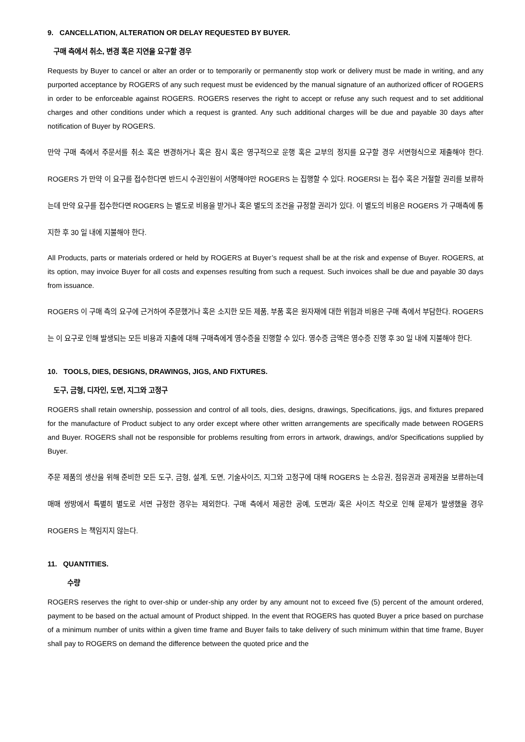9. CANCELLATION, ALTERATION OR DELAY REQUESTED BY BUYER.
구매 측에서 취소, 변경 혹은 지연을 요구할 경우
Requests by Buyer to cancel or alter an order or to temporarily or permanently stop work or delivery must be made in writing, and any purported acceptance by ROGERS of any such request must be evidenced by the manual signature of an authorized officer of ROGERS in order to be enforceable against ROGERS. ROGERS reserves the right to accept or refuse any such request and to set additional charges and other conditions under which a request is granted. Any such additional charges will be due and payable 30 days after notification of Buyer by ROGERS.
만약 구매 측에서 주문서를 취소 혹은 변경하거나 혹은 잠시 혹은 영구적으로 운행 혹은 교부의 정지를 요구할 경우 서면형식으로 제출해야 한다. ROGERS 가 만약 이 요구를 접수한다면 반드시 수권인원이 서명해야만 ROGERS 는 집행할 수 있다. ROGERSI 는 접수 혹은 거절할 권리를 보류하는데 만약 요구를 접수한다면 ROGERS 는 별도로 비용을 받거나 혹은 별도의 조건을 규정할 권리가 있다. 이 별도의 비용은 ROGERS 가 구매측에 통지한 후 30 일 내에 지불해야 한다.
All Products, parts or materials ordered or held by ROGERS at Buyer’s request shall be at the risk and expense of Buyer. ROGERS, at its option, may invoice Buyer for all costs and expenses resulting from such a request. Such invoices shall be due and payable 30 days from issuance.
ROGERS 이 구매 측의 요구에 근거하여 주문했거나 혹은 소지한 모든 제품, 부품 혹은 원자재에 대한 위험과 비용은 구매 측에서 부담한다. ROGERS 는 이 요구로 인해 발생되는 모든 비용과 지출에 대해 구매측에게 영수증을 진행할 수 있다. 영수증 금액은 영수증 진행 후 30 일 내에 지불해야 한다.
10. TOOLS, DIES, DESIGNS, DRAWINGS, JIGS, AND FIXTURES.
도구, 금형, 디자인, 도면, 지그와 고정구
ROGERS shall retain ownership, possession and control of all tools, dies, designs, drawings, Specifications, jigs, and fixtures prepared for the manufacture of Product subject to any order except where other written arrangements are specifically made between ROGERS and Buyer. ROGERS shall not be responsible for problems resulting from errors in artwork, drawings, and/or Specifications supplied by Buyer.
주문 제품의 생산을 위해 준비한 모든 도구, 금형, 설계, 도면, 기술사이즈, 지그와 고정구에 대해 ROGERS 는 소유권, 점유권과 공제권을 보류하는데 매매 쌍방에서 특별히 별도로 서면 규정한 경우는 제외한다. 구매 측에서 제공한 공예, 도면과/ 혹은 사이즈 착오로 인해 문제가 발생했을 경우 ROGERS 는 책임지지 않는다.
11. QUANTITIES.
수량
ROGERS reserves the right to over-ship or under-ship any order by any amount not to exceed five (5) percent of the amount ordered, payment to be based on the actual amount of Product shipped. In the event that ROGERS has quoted Buyer a price based on purchase of a minimum number of units within a given time frame and Buyer fails to take delivery of such minimum within that time frame, Buyer shall pay to ROGERS on demand the difference between the quoted price and the